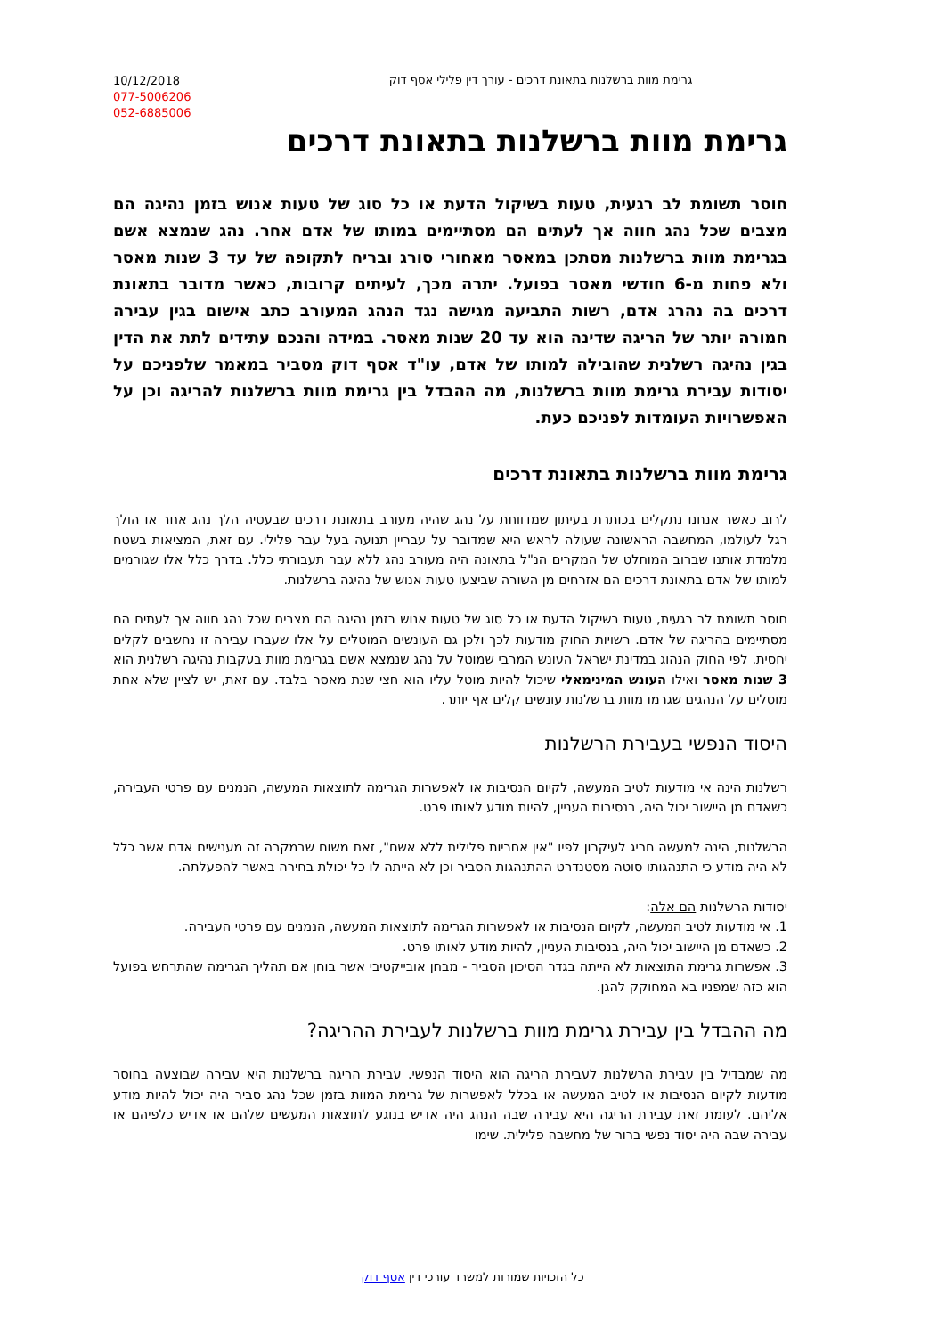10/12/2018
077-5006206
052-6885006
גרימת מוות ברשלנות בתאונת דרכים - עורך דין פלילי אסף דוק
גרימת מוות ברשלנות בתאונת דרכים
חוסר תשומת לב רגעית, טעות בשיקול הדעת או כל סוג של טעות אנוש בזמן נהיגה הם מצבים שכל נהג חווה אך לעתים הם מסתיימים במותו של אדם אחר. נהג שנמצא אשם בגרימת מוות ברשלנות מסתכן במאסר מאחורי סורג ובריח לתקופה של עד 3 שנות מאסר ולא פחות מ-6 חודשי מאסר בפועל. יתרה מכך, לעיתים קרובות, כאשר מדובר בתאונת דרכים בה נהרג אדם, רשות התביעה מגישה נגד הנהג המעורב כתב אישום בגין עבירה חמורה יותר של הריגה שדינה הוא עד 20 שנות מאסר. במידה והנכם עתידים לתת את הדין בגין נהיגה רשלנית שהובילה למותו של אדם, עו"ד אסף דוק מסביר במאמר שלפניכם על יסודות עבירת גרימת מוות ברשלנות, מה ההבדל בין גרימת מוות ברשלנות להריגה וכן על האפשרויות העומדות לפניכם כעת.
גרימת מוות ברשלנות בתאונת דרכים
לרוב כאשר אנחנו נתקלים בכותרת בעיתון שמדווחת על נהג שהיה מעורב בתאונת דרכים שבעטיה הלך נהג אחר או הולך רגל לעולמו, המחשבה הראשונה שעולה לראש היא שמדובר על עבריין תנועה בעל עבר פלילי. עם זאת, המציאות בשטח מלמדת אותנו שברוב המוחלט של המקרים הנ"ל בתאונה היה מעורב נהג ללא עבר תעבורתי כלל. בדרך כלל אלו שגורמים למותו של אדם בתאונת דרכים הם אזרחים מן השורה שביצעו טעות אנוש של נהיגה ברשלנות.
חוסר תשומת לב רגעית, טעות בשיקול הדעת או כל סוג של טעות אנוש בזמן נהיגה הם מצבים שכל נהג חווה אך לעתים הם מסתיימים בהריגה של אדם. רשויות החוק מודעות לכך ולכן גם העונשים המוטלים על אלו שעברו עבירה זו נחשבים לקלים יחסית. לפי החוק הנהוג במדינת ישראל העונש המרבי שמוטל על נהג שנמצא אשם בגרימת מוות בעקבות נהיגה רשלנית הוא 3 שנות מאסר ואילו העונש המינימאלי שיכול להיות מוטל עליו הוא חצי שנת מאסר בלבד. עם זאת, יש לציין שלא אחת מוטלים על הנהגים שגרמו מוות ברשלנות עונשים קלים אף יותר.
היסוד הנפשי בעבירת הרשלנות
רשלנות הינה אי מודעות לטיב המעשה, לקיום הנסיבות או לאפשרות הגרימה לתוצאות המעשה, הנמנים עם פרטי העבירה, כשאדם מן היישוב יכול היה, בנסיבות העניין, להיות מודע לאותו פרט.
הרשלנות, הינה למעשה חריג לעיקרון לפיו "אין אחריות פלילית ללא אשם", זאת משום שבמקרה זה מענישים אדם אשר כלל לא היה מודע כי התנהגותו סוטה מסטנדרט ההתנהגות הסביר וכן לא הייתה לו כל יכולת בחירה באשר להפעלתה.
יסודות הרשלנות הם אלה:
1. אי מודעות לטיב המעשה, לקיום הנסיבות או לאפשרות הגרימה לתוצאות המעשה, הנמנים עם פרטי העבירה.
2. כשאדם מן היישוב יכול היה, בנסיבות העניין, להיות מודע לאותו פרט.
3. אפשרות גרימת התוצאות לא הייתה בגדר הסיכון הסביר - מבחן אובייקטיבי אשר בוחן אם תהליך הגרימה שהתרחש בפועל הוא כזה שמפניו בא המחוקק להגן.
מה ההבדל בין עבירת גרימת מוות ברשלנות לעבירת ההריגה?
מה שמבדיל בין עבירת הרשלנות לעבירת הריגה הוא היסוד הנפשי. עבירת הריגה ברשלנות היא עבירה שבוצעה בחוסר מודעות לקיום הנסיבות או לטיב המעשה או בכלל לאפשרות של גרימת המוות בזמן שכל נהג סביר היה יכול להיות מודע אליהם. לעומת זאת עבירת הריגה היא עבירה שבה הנהג היה אדיש בנוגע לתוצאות המעשים שלהם או אדיש כלפיהם או עבירה שבה היה יסוד נפשי ברור של מחשבה פלילית. שימו
כל הזכויות שמורות למשרד עורכי דין אסף דוק